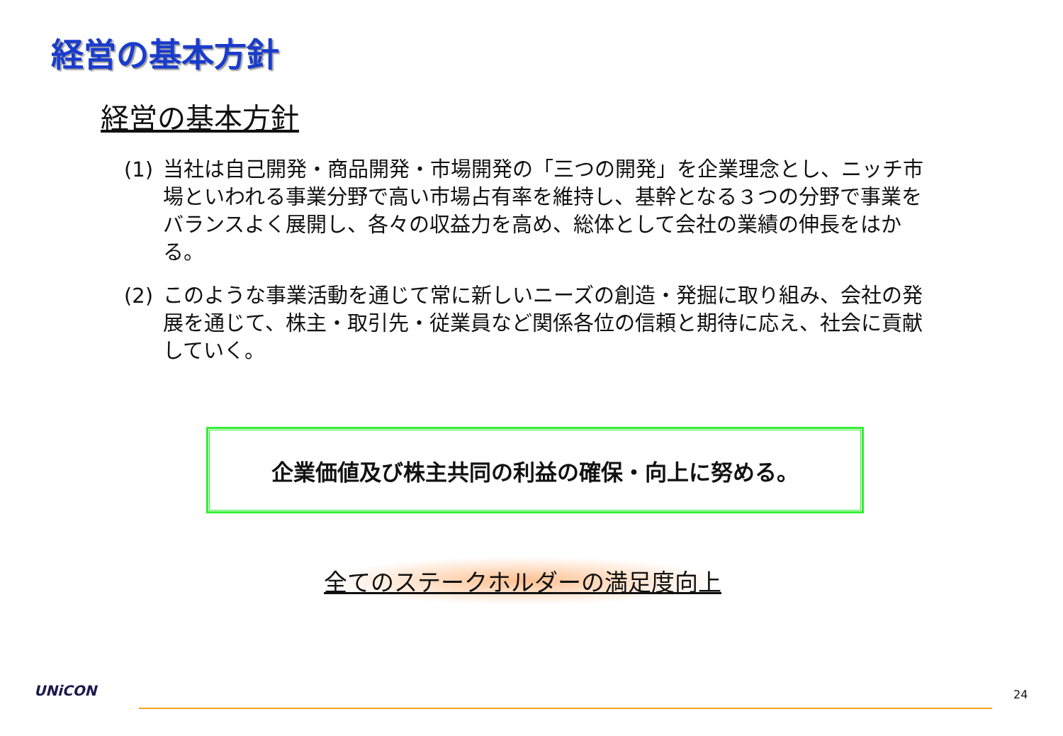経営の基本方針
経営の基本方針
(1) 当社は自己開発・商品開発・市場開発の「三つの開発」を企業理念とし、ニッチ市場といわれる事業分野で高い市場占有率を維持し、基幹となる３つの分野で事業をバランスよく展開し、各々の収益力を高め、総体として会社の業績の伸長をはかる。
(2) このような事業活動を通じて常に新しいニーズの創造・発掘に取り組み、会社の発展を通じて、株主・取引先・従業員など関係各位の信頼と期待に応え、社会に貢献していく。
企業価値及び株主共同の利益の確保・向上に努める。
全てのステークホルダーの満足度向上
UNiCON 24